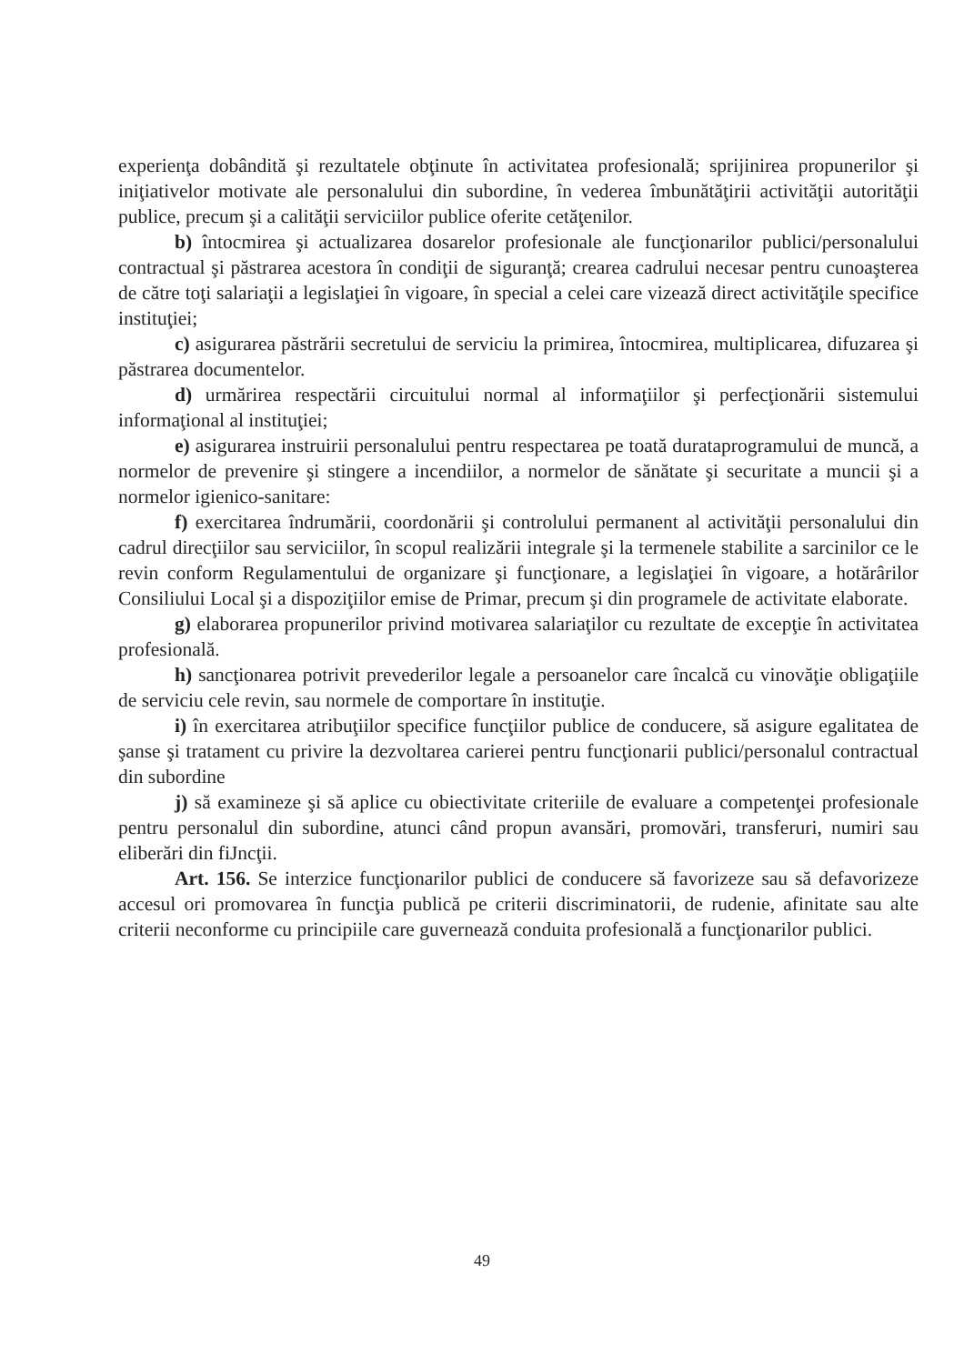experienţa dobândită şi rezultatele obţinute în activitatea profesională; sprijinirea propunerilor şi iniţiativelor motivate ale personalului din subordine, în vederea îmbunătăţirii activităţii autorităţii publice, precum şi a calităţii serviciilor publice oferite cetăţenilor.
b) întocmirea şi actualizarea dosarelor profesionale ale funcţionarilor publici/personalului contractual şi păstrarea acestora în condiţii de siguranţă; crearea cadrului necesar pentru cunoaşterea de către toţi salariaţii a legislaţiei în vigoare, în special a celei care vizează direct activităţile specifice instituţiei;
c) asigurarea păstrării secretului de serviciu la primirea, întocmirea, multiplicarea, difuzarea şi păstrarea documentelor.
d) urmărirea respectării circuitului normal al informaţiilor şi perfecţionării sistemului informaţional al instituţiei;
e) asigurarea instruirii personalului pentru respectarea pe toată durataprogramului de muncă, a normelor de prevenire şi stingere a incendiilor, a normelor de sănătate şi securitate a muncii şi a normelor igienico-sanitare:
f) exercitarea îndrumării, coordonării şi controlului permanent al activităţii personalului din cadrul direcţiilor sau serviciilor, în scopul realizării integrale şi la termenele stabilite a sarcinilor ce le revin conform Regulamentului de organizare şi funcţionare, a legislaţiei în vigoare, a hotărârilor Consiliului Local şi a dispoziţiilor emise de Primar, precum şi din programele de activitate elaborate.
g) elaborarea propunerilor privind motivarea salariaţilor cu rezultate de excepţie în activitatea profesională.
h) sancţionarea potrivit prevederilor legale a persoanelor care încalcă cu vinovăţie obligaţiile de serviciu cele revin, sau normele de comportare în instituţie.
i) în exercitarea atribuţiilor specifice funcţiilor publice de conducere, să asigure egalitatea de şanse şi tratament cu privire la dezvoltarea carierei pentru funcţionarii publici/personalul contractual din subordine
j) să examineze şi să aplice cu obiectivitate criteriile de evaluare a competenţei profesionale pentru personalul din subordine, atunci când propun avansări, promovări, transferuri, numiri sau eliberări din fiJncţii.
Art. 156. Se interzice funcţionarilor publici de conducere să favorizeze sau să defavorizeze accesul ori promovarea în funcţia publică pe criterii discriminatorii, de rudenie, afinitate sau alte criterii neconforme cu principiile care guvernează conduita profesională a funcţionarilor publici.
49